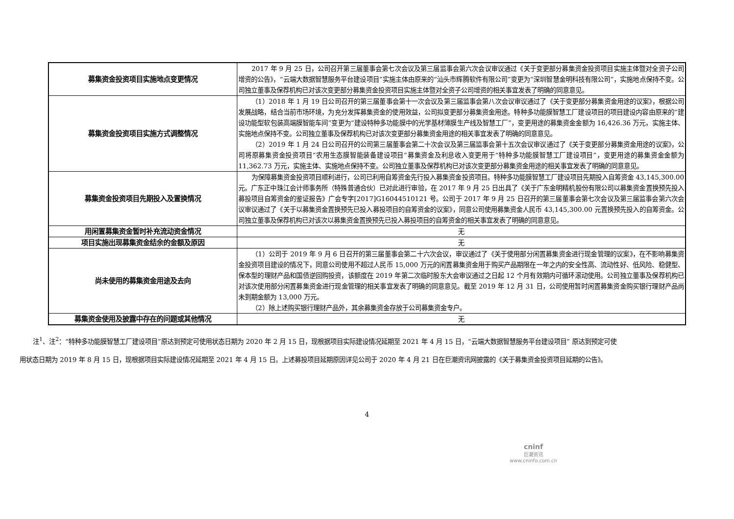| 募集资金投资项目实施地点变更情况 | 2017 年 9 月 25 日，公司召开第三届董事会第七次会议及第三届监事会第六次会议审议通过《关于变更部分募集资金投资项目实施主体暨对全资子公司增资的公告》，“云端大数据智慧服务平台建设项目”实施主体由原来的“汕头市辉腾软件有限公司”变更为“深圳智慧金明科技有限公司”，实施地点保持不变。公司独立董事及保荐机构已对该次变更部分募集资金投资项目实施主体暨对全资子公司增资的相关事宜发表了明确的同意意见。 |
| 募集资金投资项目实施方式调整情况 | （1）2018 年 1 月 19 日公司召开的第三届董事会第十一次会议及第三届监事会第八次会议审议通过了《关于变更部分募集资金用途的议案》，根据公司发展战略，结合当前市场环境，为充分发挥募集资金的使用效益，公司拟变更部分募集资金用途。特种多功能膜智慧工厂建设项目的项目建设内容由原来的“建设功能型软包装高端膜智能车间”变更为“建设特种多功能膜中的光学基材薄膜生产线及智慧工厂”，变更用途的募集资金金额为 16,426.36 万元，实施主体、实施地点保持不变。公司独立董事及保荐机构已对该次变更部分募集资金用途的相关事宜发表了明确的同意意见。 （2）2019 年 1 月 24 日公司召开的公司第三届董事会第二十次会议及第三届监事会第十五次会议审议通过了《关于变更部分募集资金用途的议案》，公司将原募集资金投资项目“农用生态膜智能装备建设项目”募集资金及利息收入变更用于“特种多功能膜智慧工厂建设项目”，变更用途的募集资金金额为 11,362.73 万元，实施主体、实施地点保持不变。公司独立董事及保荐机构已对该次变更部分募集资金用途的相关事宜发表了明确的同意意见。 |
| 募集资金投资项目先期投入及置换情况 | 为保障募集资金投资项目顺利进行，公司已利用自筹资金先行投入募集资金投资项目。特种多功能膜智慧工厂建设项目先期投入自筹资金 43,145,300.00 元。广东正中珠江会计师事务所（特殊普通合伙）已对此进行审验，在 2017 年 9 月 25 日出具了《关于广东金明精机股份有限公司以募集资金置换预先投入募投项目自筹资金的鉴证报告》广会专字[2017]G16044510121 号。公司于 2017 年 9 月 25 日召开的第三届董事会第七次会议及第三届监事会第六次会议审议通过了《关于以募集资金置换预先已投入募投项目的自筹资金的议案》，同意公司使用募集资金人民币 43,145,300.00 元置换预先投入的自筹资金。公司独立董事及保荐机构已对该次以募集资金置换预先已投入募投项目的自筹资金的相关事宜发表了明确的同意意见。 |
| 用闲置募集资金暂时补充流动资金情况 | 无 |
| 项目实施出现募集资金结余的金额及原因 | 无 |
| 尚未使用的募集资金用途及去向 | （1）公司于 2019 年 9 月 6 日召开的第三届董事会第二十六次会议，审议通过了《关于使用部分闲置募集资金进行现金管理的议案》，在不影响募集资金投资项目建设的情况下，同意公司使用不超过人民币 15,000 万元的闲置募集资金用于购买产品期限在一年之内的安全性高、流动性好、低风险、稳健型、保本型的理财产品和国债逆回购投资，该额度在 2019 年第二次临时股东大会审议通过之日起 12 个月有效期内可循环滚动使用。公司独立董事及保荐机构已对该次使用部分闲置募集资金进行现金管理的相关事宜发表了明确的同意意见。截至 2019 年 12 月 31 日，公司使用暂时闲置募集资金购买银行理财产品尚未到期金额为 13,000 万元。 （2）除上述购买银行理财产品外，其余募集资金存放于公司募集资金专户。 |
| 募集资金使用及披露中存在的问题或其他情况 | 无 |
注<sup>1</sup>、注<sup>2</sup>：“特种多功能膜智慧工厂建设项目”原达到预定可使用状态日期为 2020 年 2 月 15 日，现根据项目实际建设情况延期至 2021 年 4 月 15 日，“云端大数据智慧服务平台建设项目” 原达到预定可使用状态日期为 2019 年 8 月 15 日，现根据项目实际建设情况延期至 2021 年 4 月 15 日。上述募投项目延期原因详见公司于 2020 年 4 月 21 日在巨潮资讯网披露的《关于募集资金投资项目延期的公告》。
4
cninf
巨潮资讯
www.cninfo.com.cn